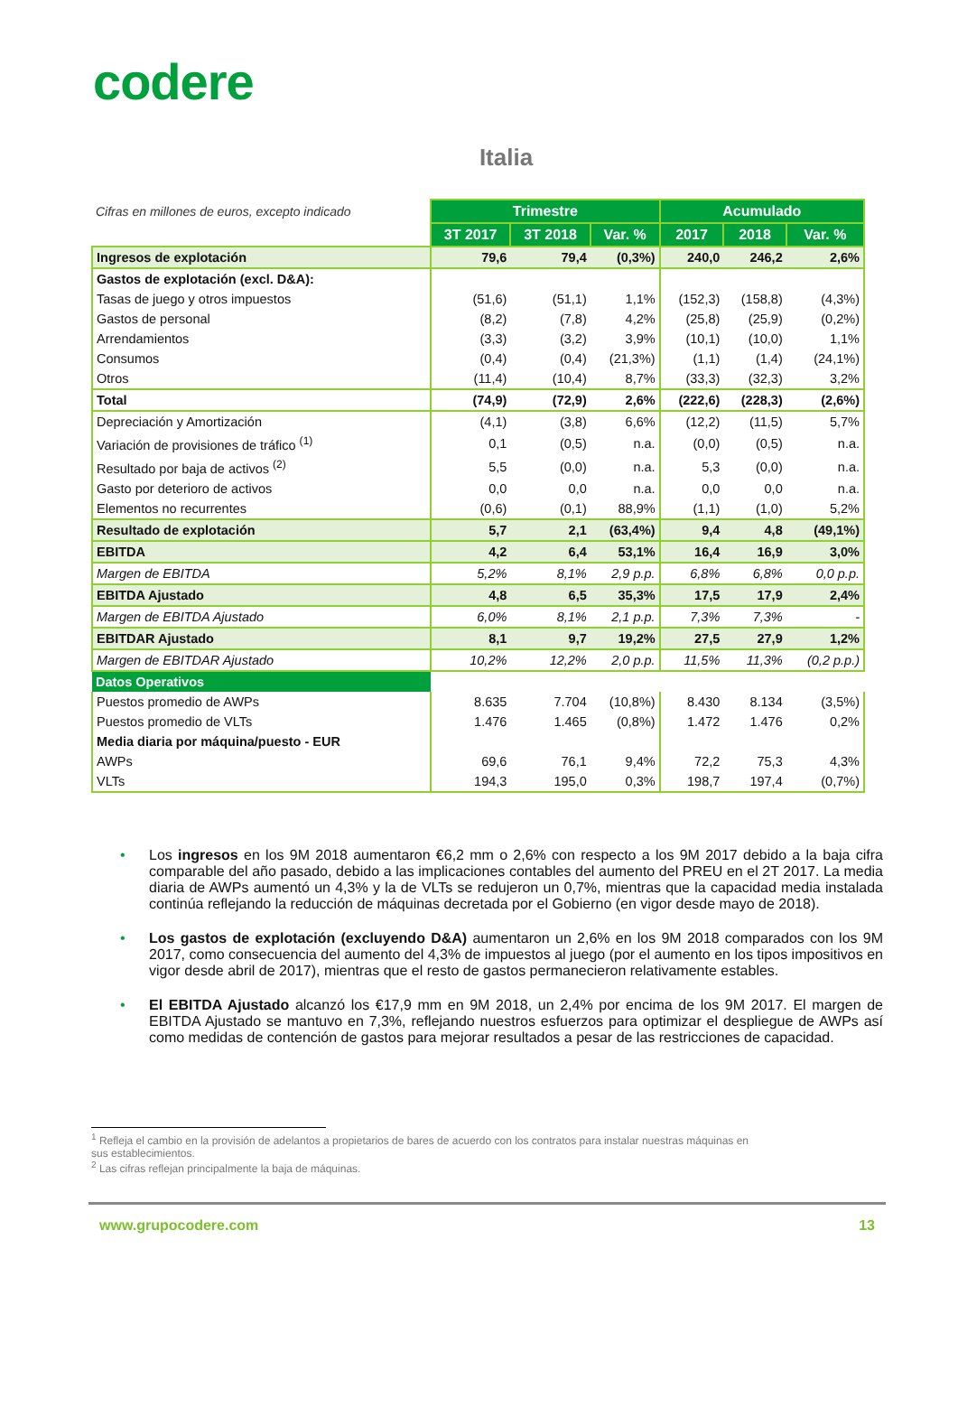codere
Italia
| Cifras en millones de euros, excepto indicado | Trimestre | | | Acumulado | | |
| --- | --- | --- | --- | --- | --- | --- |
| | 3T 2017 | 3T 2018 | Var. % | 2017 | 2018 | Var. % |
| Ingresos de explotación | 79,6 | 79,4 | (0,3%) | 240,0 | 246,2 | 2,6% |
| Gastos de explotación (excl. D&A): | | | | | | |
| Tasas de juego y otros impuestos | (51,6) | (51,1) | 1,1% | (152,3) | (158,8) | (4,3%) |
| Gastos de personal | (8,2) | (7,8) | 4,2% | (25,8) | (25,9) | (0,2%) |
| Arrendamientos | (3,3) | (3,2) | 3,9% | (10,1) | (10,0) | 1,1% |
| Consumos | (0,4) | (0,4) | (21,3%) | (1,1) | (1,4) | (24,1%) |
| Otros | (11,4) | (10,4) | 8,7% | (33,3) | (32,3) | 3,2% |
| Total | (74,9) | (72,9) | 2,6% | (222,6) | (228,3) | (2,6%) |
| Depreciación y Amortización | (4,1) | (3,8) | 6,6% | (12,2) | (11,5) | 5,7% |
| Variación de provisiones de tráfico <sup>(1)</sup> | 0,1 | (0,5) | n.a. | (0,0) | (0,5) | n.a. |
| Resultado por baja de activos <sup>(2)</sup> | 5,5 | (0,0) | n.a. | 5,3 | (0,0) | n.a. |
| Gasto por deterioro de activos | 0,0 | 0,0 | n.a. | 0,0 | 0,0 | n.a. |
| Elementos no recurrentes | (0,6) | (0,1) | 88,9% | (1,1) | (1,0) | 5,2% |
| Resultado de explotación | 5,7 | 2,1 | (63,4%) | 9,4 | 4,8 | (49,1%) |
| EBITDA | 4,2 | 6,4 | 53,1% | 16,4 | 16,9 | 3,0% |
| Margen de EBITDA | 5,2% | 8,1% | 2,9 p.p. | 6,8% | 6,8% | 0,0 p.p. |
| EBITDA Ajustado | 4,8 | 6,5 | 35,3% | 17,5 | 17,9 | 2,4% |
| Margen de EBITDA Ajustado | 6,0% | 8,1% | 2,1 p.p. | 7,3% | 7,3% | - |
| EBITDAR Ajustado | 8,1 | 9,7 | 19,2% | 27,5 | 27,9 | 1,2% |
| Margen de EBITDAR Ajustado | 10,2% | 12,2% | 2,0 p.p. | 11,5% | 11,3% | (0,2 p.p.) |
| Datos Operativos | | | | | | |
| Puestos promedio de AWPs | 8.635 | 7.704 | (10,8%) | 8.430 | 8.134 | (3,5%) |
| Puestos promedio de VLTs | 1.476 | 1.465 | (0,8%) | 1.472 | 1.476 | 0,2% |
| Media diaria por máquina/puesto - EUR | | | | | | |
| AWPs | 69,6 | 76,1 | 9,4% | 72,2 | 75,3 | 4,3% |
| VLTs | 194,3 | 195,0 | 0,3% | 198,7 | 197,4 | (0,7%) |
• Los ingresos en los 9M 2018 aumentaron €6,2 mm o 2,6% con respecto a los 9M 2017 debido a la baja cifra comparable del año pasado, debido a las implicaciones contables del aumento del PREU en el 2T 2017. La media diaria de AWPs aumentó un 4,3% y la de VLTs se redujeron un 0,7%, mientras que la capacidad media instalada continúa reflejando la reducción de máquinas decretada por el Gobierno (en vigor desde mayo de 2018).
• Los gastos de explotación (excluyendo D&A) aumentaron un 2,6% en los 9M 2018 comparados con los 9M 2017, como consecuencia del aumento del 4,3% de impuestos al juego (por el aumento en los tipos impositivos en vigor desde abril de 2017), mientras que el resto de gastos permanecieron relativamente estables.
• El EBITDA Ajustado alcanzó los €17,9 mm en 9M 2018, un 2,4% por encima de los 9M 2017. El margen de EBITDA Ajustado se mantuvo en 7,3%, reflejando nuestros esfuerzos para optimizar el despliegue de AWPs así como medidas de contención de gastos para mejorar resultados a pesar de las restricciones de capacidad.
<sup>1</sup> Refleja el cambio en la provisión de adelantos a propietarios de bares de acuerdo con los contratos para instalar nuestras máquinas en
sus establecimientos.
<sup>2</sup> Las cifras reflejan principalmente la baja de máquinas.
www.grupocodere.com 13